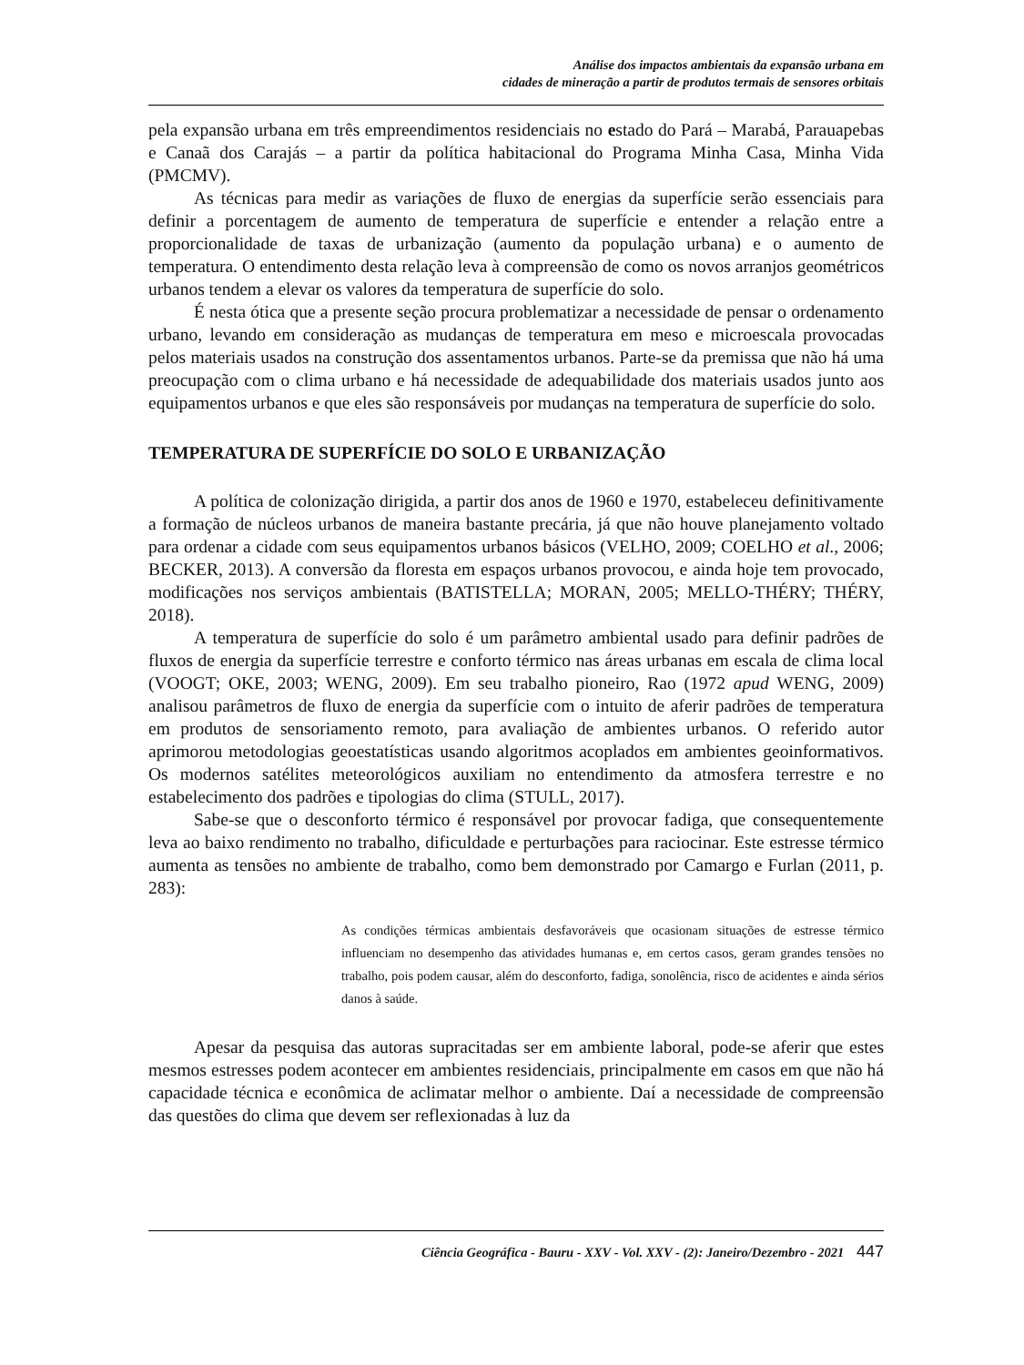Análise dos impactos ambientais da expansão urbana em
cidades de mineração a partir de produtos termais de sensores orbitais
pela expansão urbana em três empreendimentos residenciais no estado do Pará – Marabá, Parauapebas e Canaã dos Carajás – a partir da política habitacional do Programa Minha Casa, Minha Vida (PMCMV).
As técnicas para medir as variações de fluxo de energias da superfície serão essenciais para definir a porcentagem de aumento de temperatura de superfície e entender a relação entre a proporcionalidade de taxas de urbanização (aumento da população urbana) e o aumento de temperatura. O entendimento desta relação leva à compreensão de como os novos arranjos geométricos urbanos tendem a elevar os valores da temperatura de superfície do solo.
É nesta ótica que a presente seção procura problematizar a necessidade de pensar o ordenamento urbano, levando em consideração as mudanças de temperatura em meso e microescala provocadas pelos materiais usados na construção dos assentamentos urbanos. Parte-se da premissa que não há uma preocupação com o clima urbano e há necessidade de adequabilidade dos materiais usados junto aos equipamentos urbanos e que eles são responsáveis por mudanças na temperatura de superfície do solo.
TEMPERATURA DE SUPERFÍCIE DO SOLO E URBANIZAÇÃO
A política de colonização dirigida, a partir dos anos de 1960 e 1970, estabeleceu definitivamente a formação de núcleos urbanos de maneira bastante precária, já que não houve planejamento voltado para ordenar a cidade com seus equipamentos urbanos básicos (VELHO, 2009; COELHO et al., 2006; BECKER, 2013). A conversão da floresta em espaços urbanos provocou, e ainda hoje tem provocado, modificações nos serviços ambientais (BATISTELLA; MORAN, 2005; MELLO-THÉRY; THÉRY, 2018).
A temperatura de superfície do solo é um parâmetro ambiental usado para definir padrões de fluxos de energia da superfície terrestre e conforto térmico nas áreas urbanas em escala de clima local (VOOGT; OKE, 2003; WENG, 2009). Em seu trabalho pioneiro, Rao (1972 apud WENG, 2009) analisou parâmetros de fluxo de energia da superfície com o intuito de aferir padrões de temperatura em produtos de sensoriamento remoto, para avaliação de ambientes urbanos. O referido autor aprimorou metodologias geoestatísticas usando algoritmos acoplados em ambientes geoinformativos. Os modernos satélites meteorológicos auxiliam no entendimento da atmosfera terrestre e no estabelecimento dos padrões e tipologias do clima (STULL, 2017).
Sabe-se que o desconforto térmico é responsável por provocar fadiga, que consequentemente leva ao baixo rendimento no trabalho, dificuldade e perturbações para raciocinar. Este estresse térmico aumenta as tensões no ambiente de trabalho, como bem demonstrado por Camargo e Furlan (2011, p. 283):
As condições térmicas ambientais desfavoráveis que ocasionam situações de estresse térmico influenciam no desempenho das atividades humanas e, em certos casos, geram grandes tensões no trabalho, pois podem causar, além do desconforto, fadiga, sonolência, risco de acidentes e ainda sérios danos à saúde.
Apesar da pesquisa das autoras supracitadas ser em ambiente laboral, pode-se aferir que estes mesmos estresses podem acontecer em ambientes residenciais, principalmente em casos em que não há capacidade técnica e econômica de aclimatar melhor o ambiente. Daí a necessidade de compreensão das questões do clima que devem ser reflexionadas à luz da
Ciência Geográfica - Bauru - XXV - Vol. XXV - (2): Janeiro/Dezembro - 2021 447